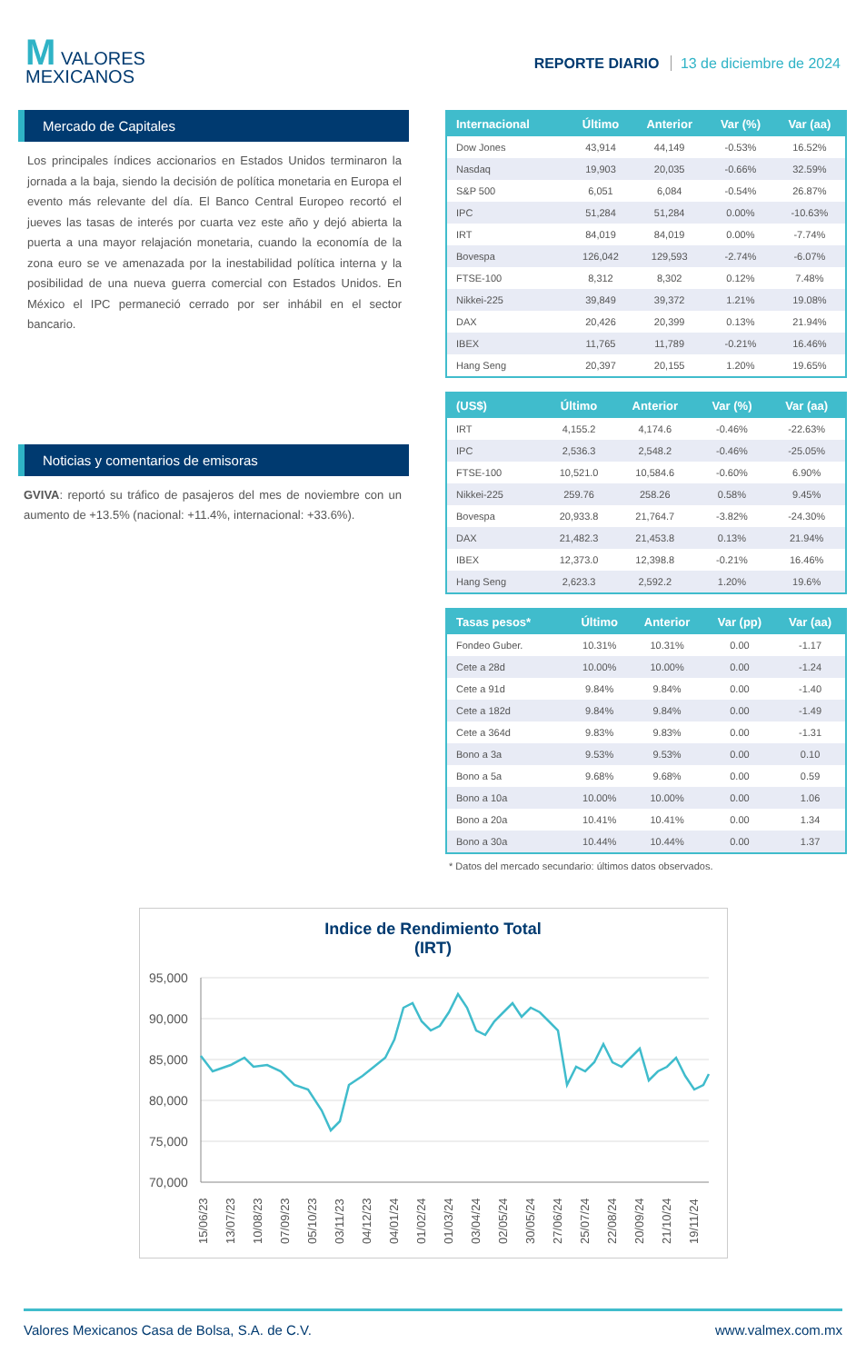M VALORES
MEXICANOS
REPORTE DIARIO 13 de diciembre de 2024
Mercado de Capitales
Los principales índices accionarios en Estados Unidos terminaron la jornada a la baja, siendo la decisión de política monetaria en Europa el evento más relevante del día. El Banco Central Europeo recortó el jueves las tasas de interés por cuarta vez este año y dejó abierta la puerta a una mayor relajación monetaria, cuando la economía de la zona euro se ve amenazada por la inestabilidad política interna y la posibilidad de una nueva guerra comercial con Estados Unidos. En México el IPC permaneció cerrado por ser inhábil en el sector bancario.
Noticias y comentarios de emisoras
GVIVA: reportó su tráfico de pasajeros del mes de noviembre con un aumento de +13.5% (nacional: +11.4%, internacional: +33.6%).
| Internacional | Último | Anterior | Var (%) | Var (aa) |
| --- | --- | --- | --- | --- |
| Dow Jones | 43,914 | 44,149 | -0.53% | 16.52% |
| Nasdaq | 19,903 | 20,035 | -0.66% | 32.59% |
| S&P 500 | 6,051 | 6,084 | -0.54% | 26.87% |
| IPC | 51,284 | 51,284 | 0.00% | -10.63% |
| IRT | 84,019 | 84,019 | 0.00% | -7.74% |
| Bovespa | 126,042 | 129,593 | -2.74% | -6.07% |
| FTSE-100 | 8,312 | 8,302 | 0.12% | 7.48% |
| Nikkei-225 | 39,849 | 39,372 | 1.21% | 19.08% |
| DAX | 20,426 | 20,399 | 0.13% | 21.94% |
| IBEX | 11,765 | 11,789 | -0.21% | 16.46% |
| Hang Seng | 20,397 | 20,155 | 1.20% | 19.65% |
| (US$) | Último | Anterior | Var (%) | Var (aa) |
| --- | --- | --- | --- | --- |
| IRT | 4,155.2 | 4,174.6 | -0.46% | -22.63% |
| IPC | 2,536.3 | 2,548.2 | -0.46% | -25.05% |
| FTSE-100 | 10,521.0 | 10,584.6 | -0.60% | 6.90% |
| Nikkei-225 | 259.76 | 258.26 | 0.58% | 9.45% |
| Bovespa | 20,933.8 | 21,764.7 | -3.82% | -24.30% |
| DAX | 21,482.3 | 21,453.8 | 0.13% | 21.94% |
| IBEX | 12,373.0 | 12,398.8 | -0.21% | 16.46% |
| Hang Seng | 2,623.3 | 2,592.2 | 1.20% | 19.6% |
| Tasas pesos* | Último | Anterior | Var (pp) | Var (aa) |
| --- | --- | --- | --- | --- |
| Fondeo Guber. | 10.31% | 10.31% | 0.00 | -1.17 |
| Cete a 28d | 10.00% | 10.00% | 0.00 | -1.24 |
| Cete a 91d | 9.84% | 9.84% | 0.00 | -1.40 |
| Cete a 182d | 9.84% | 9.84% | 0.00 | -1.49 |
| Cete a 364d | 9.83% | 9.83% | 0.00 | -1.31 |
| Bono a 3a | 9.53% | 9.53% | 0.00 | 0.10 |
| Bono a 5a | 9.68% | 9.68% | 0.00 | 0.59 |
| Bono a 10a | 10.00% | 10.00% | 0.00 | 1.06 |
| Bono a 20a | 10.41% | 10.41% | 0.00 | 1.34 |
| Bono a 30a | 10.44% | 10.44% | 0.00 | 1.37 |
* Datos del mercado secundario: últimos datos observados.
Indice de Rendimiento Total
(IRT)
95,000
90,000
85,000
80,000
75,000
70,000
15/06/23
13/07/23
10/08/23
07/09/23
05/10/23
03/11/23
04/12/23
04/01/24
01/02/24
01/03/24
03/04/24
02/05/24
30/05/24
27/06/24
25/07/24
22/08/24
20/09/24
21/10/24
19/11/24
Valores Mexicanos Casa de Bolsa, S.A. de C.V. www.valmex.com.mx